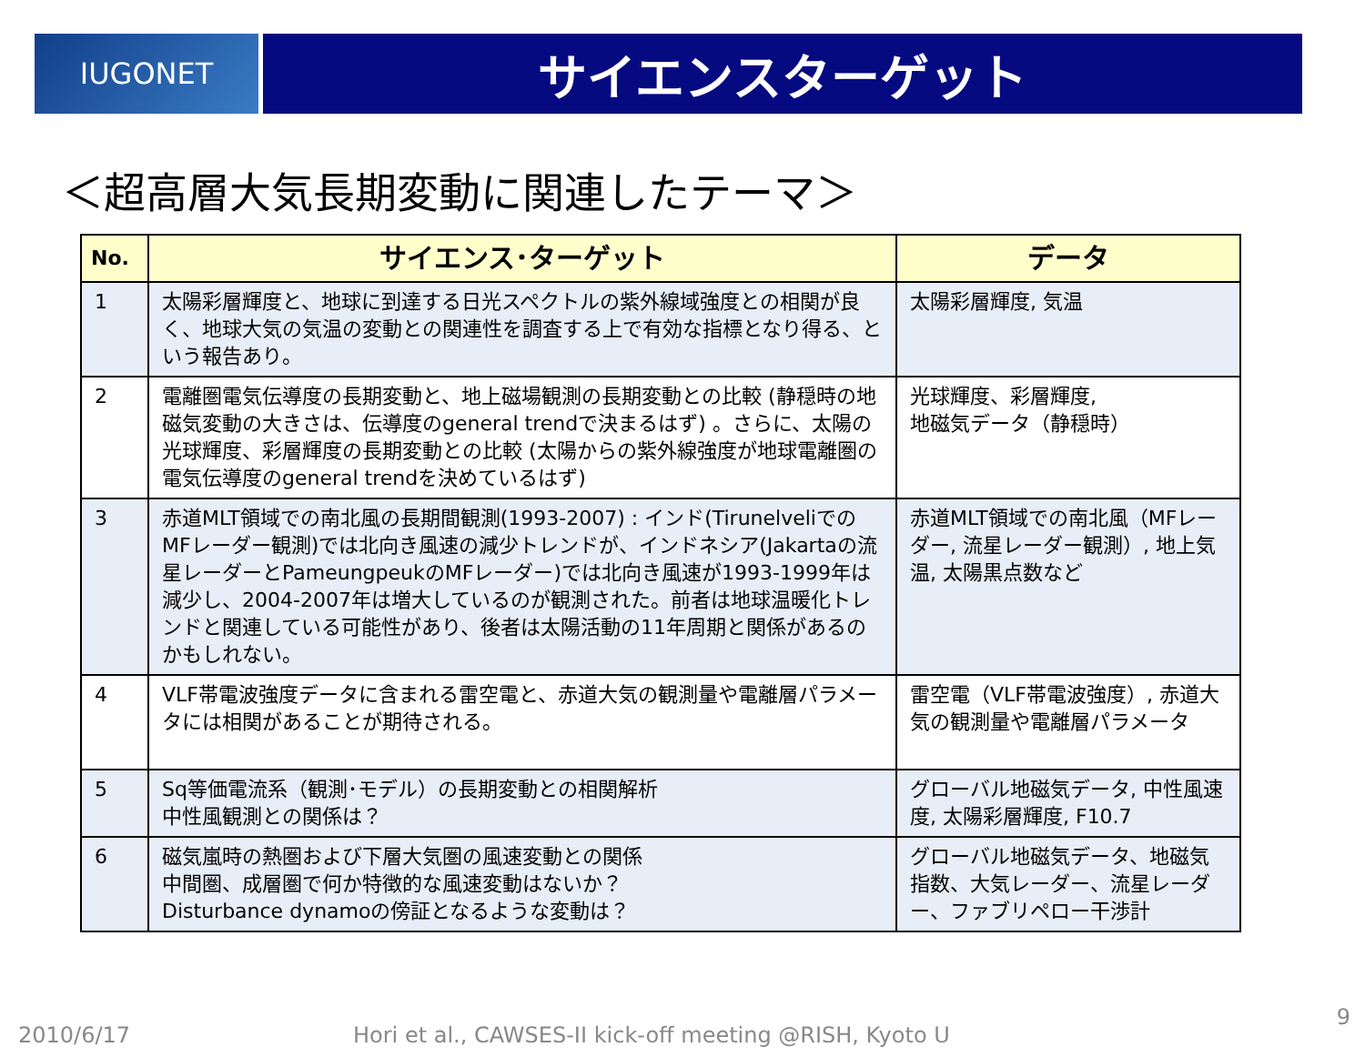IUGONET
サイエンスターゲット
＜超高層大気長期変動に関連したテーマ＞
| No. | サイエンス･ターゲット | データ |
| --- | --- | --- |
| 1 | 太陽彩層輝度と、地球に到達する日光スペクトルの紫外線域強度との相関が良く、地球大気の気温の変動との関連性を調査する上で有効な指標となり得る、という報告あり。 | 太陽彩層輝度, 気温 |
| 2 | 電離圏電気伝導度の長期変動と、地上磁場観測の長期変動との比較 (静穏時の地磁気変動の大きさは、伝導度のgeneral trendで決まるはず) 。さらに、太陽の光球輝度、彩層輝度の長期変動との比較 (太陽からの紫外線強度が地球電離圏の電気伝導度のgeneral trendを決めているはず) | 光球輝度、彩層輝度, 地磁気データ（静穏時） |
| 3 | 赤道MLT領域での南北風の長期間観測(1993-2007) : インド(TirunelveliでのMFレーダー観測)では北向き風速の減少トレンドが、インドネシア(Jakartaの流星レーダーとPameungpeukのMFレーダー)では北向き風速が1993-1999年は減少し、2004-2007年は増大しているのが観測された。前者は地球温暖化トレンドと関連している可能性があり、後者は太陽活動の11年周期と関係があるのかもしれない。 | 赤道MLT領域での南北風（MFレーダー, 流星レーダー観測）, 地上気温, 太陽黒点数など |
| 4 | VLF帯電波強度データに含まれる雷空電と、赤道大気の観測量や電離層パラメータには相関があることが期待される。 | 雷空電（VLF帯電波強度）, 赤道大気の観測量や電離層パラメータ |
| 5 | Sq等価電流系（観測･モデル）の長期変動との相関解析 中性風観測との関係は？ | グローバル地磁気データ, 中性風速度, 太陽彩層輝度, F10.7 |
| 6 | 磁気嵐時の熱圏および下層大気圏の風速変動との関係 中間圏、成層圏で何か特徴的な風速変動はないか？ Disturbance dynamoの傍証となるような変動は？ | グローバル地磁気データ、地磁気指数、大気レーダー、流星レーダー、ファブリペロー干渉計 |
2010/6/17
Hori et al., CAWSES-II kick-off meeting @RISH, Kyoto U
9